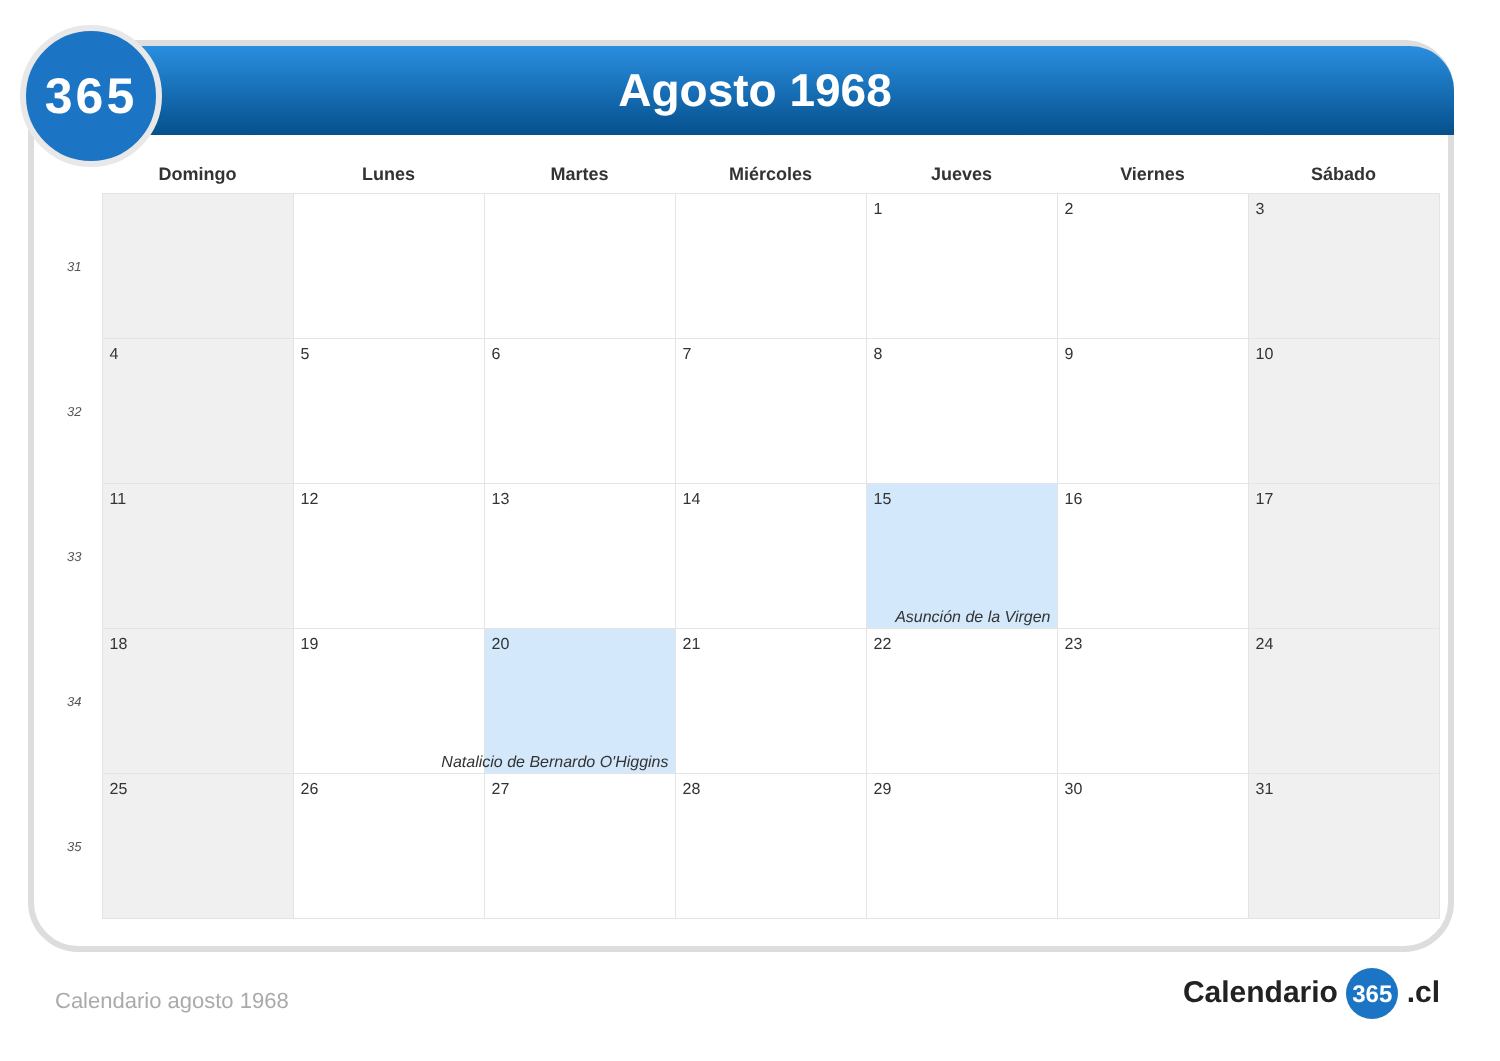Agosto 1968
365
| | Domingo | Lunes | Martes | Miércoles | Jueves | Viernes | Sábado |
| --- | --- | --- | --- | --- | --- | --- | --- |
| 31 | | | | | 1 | 2 | 3 |
| 32 | 4 | 5 | 6 | 7 | 8 | 9 | 10 |
| 33 | 11 | 12 | 13 | 14 | 15 Asunción de la Virgen | 16 | 17 |
| 34 | 18 | 19 | 20 Natalicio de Bernardo O'Higgins | 21 | 22 | 23 | 24 |
| 35 | 25 | 26 | 27 | 28 | 29 | 30 | 31 |
Calendario agosto 1968 Calendario 365 .cl